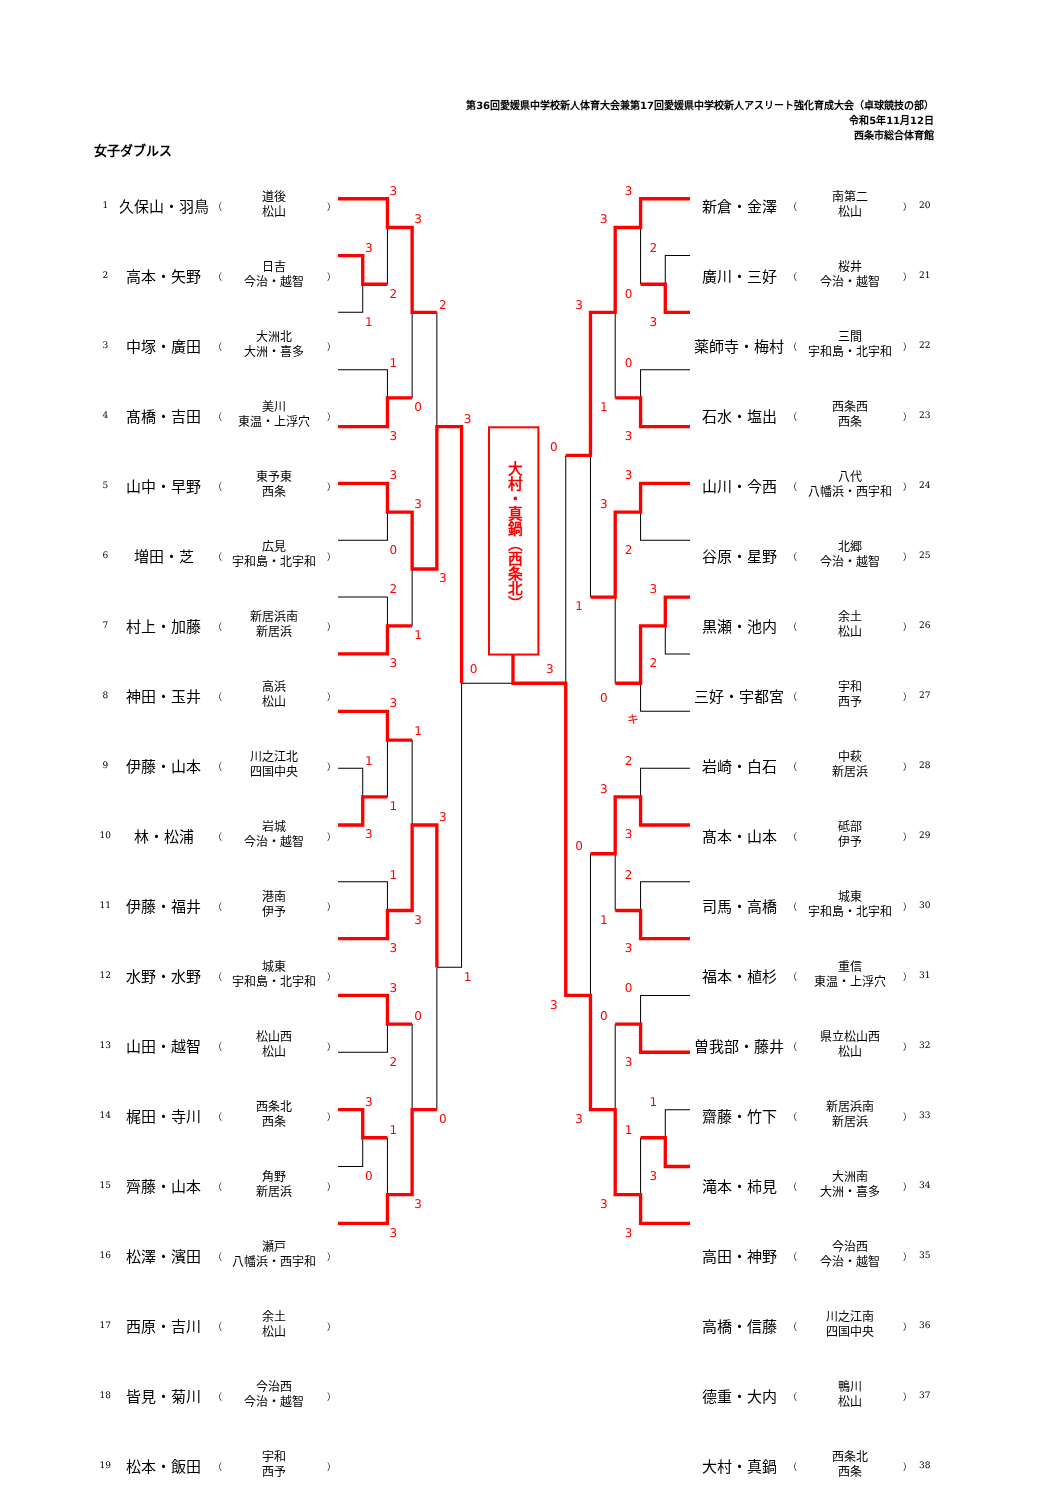第36回愛媛県中学校新人体育大会兼第17回愛媛県中学校新人アスリート強化育成大会（卓球競技の部）
令和5年11月12日
西条市総合体育館
女子ダブルス
| 1 | 久保山・羽鳥 | （ | 道後 松山 | ） |
| 2 | 高本・矢野 | （ | 日吉 今治・越智 | ） |
| 3 | 中塚・廣田 | （ | 大洲北 大洲・喜多 | ） |
| 4 | 髙橋・吉田 | （ | 美川 東温・上浮穴 | ） |
| 5 | 山中・早野 | （ | 東予東 西条 | ） |
| 6 | 増田・芝 | （ | 広見 宇和島・北宇和 | ） |
| 7 | 村上・加藤 | （ | 新居浜南 新居浜 | ） |
| 8 | 神田・玉井 | （ | 高浜 松山 | ） |
| 9 | 伊藤・山本 | （ | 川之江北 四国中央 | ） |
| 10 | 林・松浦 | （ | 岩城 今治・越智 | ） |
| 11 | 伊藤・福井 | （ | 港南 伊予 | ） |
| 12 | 水野・水野 | （ | 城東 宇和島・北宇和 | ） |
| 13 | 山田・越智 | （ | 松山西 松山 | ） |
| 14 | 梶田・寺川 | （ | 西条北 西条 | ） |
| 15 | 齊藤・山本 | （ | 角野 新居浜 | ） |
| 16 | 松澤・濱田 | （ | 瀬戸 八幡浜・西宇和 | ） |
| 17 | 西原・吉川 | （ | 余土 松山 | ） |
| 18 | 皆見・菊川 | （ | 今治西 今治・越智 | ） |
| 19 | 松本・飯田 | （ | 宇和 西予 | ） |
大村・真鍋（西条北）
3
3
3
2
2
1
1
0
3
3
3
3
0
3
2
1
3
0
3
1
1
1
3
3
1
3
3
1
3
0
2
3
0
1
0
3
3
3
3
2
0
3
3
0
1
0
3
3
3
2
3
1
2
3
0
キ
2
3
3
0
2
1
3
0
3
0
3
1
3
1
3
3
3
| 新倉・金澤 | （ | 南第二 松山 | ） | 20 |
| 廣川・三好 | （ | 桜井 今治・越智 | ） | 21 |
| 薬師寺・梅村 | （ | 三間 宇和島・北宇和 | ） | 22 |
| 石水・塩出 | （ | 西条西 西条 | ） | 23 |
| 山川・今西 | （ | 八代 八幡浜・西宇和 | ） | 24 |
| 谷原・星野 | （ | 北郷 今治・越智 | ） | 25 |
| 黒瀬・池内 | （ | 余土 松山 | ） | 26 |
| 三好・宇都宮 | （ | 宇和 西予 | ） | 27 |
| 岩崎・白石 | （ | 中萩 新居浜 | ） | 28 |
| 髙本・山本 | （ | 砥部 伊予 | ） | 29 |
| 司馬・高橋 | （ | 城東 宇和島・北宇和 | ） | 30 |
| 福本・植杉 | （ | 重信 東温・上浮穴 | ） | 31 |
| 曽我部・藤井 | （ | 県立松山西 松山 | ） | 32 |
| 齋藤・竹下 | （ | 新居浜南 新居浜 | ） | 33 |
| 滝本・柿見 | （ | 大洲南 大洲・喜多 | ） | 34 |
| 高田・神野 | （ | 今治西 今治・越智 | ） | 35 |
| 高橋・信藤 | （ | 川之江南 四国中央 | ） | 36 |
| 德重・大内 | （ | 鴨川 松山 | ） | 37 |
| 大村・真鍋 | （ | 西条北 西条 | ） | 38 |